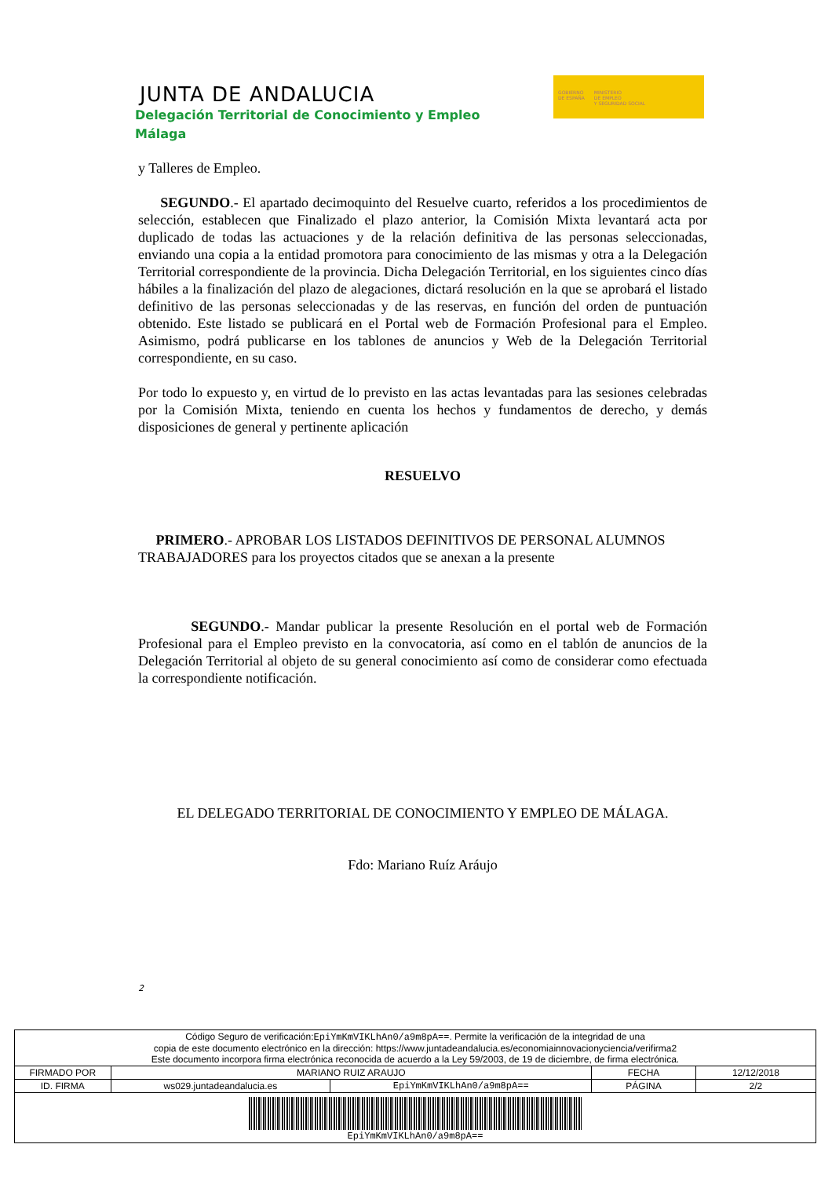JUNTA DE ANDALUCIA
Delegación Territorial de Conocimiento y Empleo
Málaga
GOBIERNO
DE ESPAÑA
MINISTERIO
DE EMPLEO
Y SEGURIDAD SOCIAL
y Talleres de Empleo.
SEGUNDO.- El apartado decimoquinto del Resuelve cuarto, referidos a los procedimientos de selección, establecen que Finalizado el plazo anterior, la Comisión Mixta levantará acta por duplicado de todas las actuaciones y de la relación definitiva de las personas seleccionadas, enviando una copia a la entidad promotora para conocimiento de las mismas y otra a la Delegación Territorial correspondiente de la provincia. Dicha Delegación Territorial, en los siguientes cinco días hábiles a la finalización del plazo de alegaciones, dictará resolución en la que se aprobará el listado definitivo de las personas seleccionadas y de las reservas, en función del orden de puntuación obtenido. Este listado se publicará en el Portal web de Formación Profesional para el Empleo. Asimismo, podrá publicarse en los tablones de anuncios y Web de la Delegación Territorial correspondiente, en su caso.
Por todo lo expuesto y, en virtud de lo previsto en las actas levantadas para las sesiones celebradas por la Comisión Mixta, teniendo en cuenta los hechos y fundamentos de derecho, y demás disposiciones de general y pertinente aplicación
RESUELVO
PRIMERO.- APROBAR LOS LISTADOS DEFINITIVOS DE PERSONAL ALUMNOS TRABAJADORES para los proyectos citados que se anexan a la presente
SEGUNDO.- Mandar publicar la presente Resolución en el portal web de Formación Profesional para el Empleo previsto en la convocatoria, así como en el tablón de anuncios de la Delegación Territorial al objeto de su general conocimiento así como de considerar como efectuada la correspondiente notificación.
EL DELEGADO TERRITORIAL DE CONOCIMIENTO Y EMPLEO DE MÁLAGA.
Fdo: Mariano Ruíz Aráujo
2
| Código Seguro de verificación: EpiYmKmVIKLhAn0/a9m8pA== . Permite la verificación de la integridad de una copia de este documento electrónico en la dirección: https://www.juntadeandalucia.es/economiainnovacionyciencia/verifirma2 Este documento incorpora firma electrónica reconocida de acuerdo a la Ley 59/2003, de 19 de diciembre, de firma electrónica. | | | | |
| FIRMADO POR | MARIANO RUIZ ARAUJO | | FECHA | 12/12/2018 |
| ID. FIRMA | ws029.juntadeandalucia.es | EpiYmKmVIKLhAn0/a9m8pA== | PÁGINA | 2/2 |
| EpiYmKmVIKLhAn0/a9m8pA== | | | | |